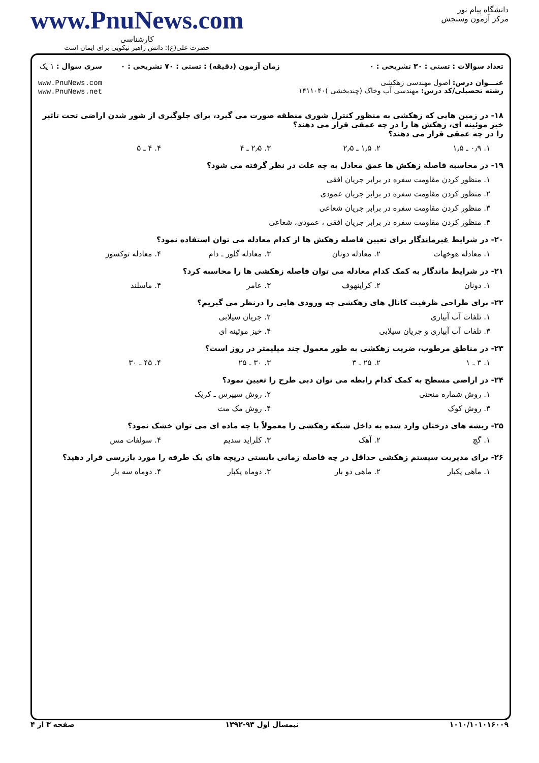دانشگاه پیام نور
مرکز آزمون وسنجش
www.PnuNews.com
کارشناسی
حضرت علی(ع): دانش راهبر نیکویی برای ایمان است
تعداد سوالات : تستی : ۳۰ تشریحی : ۰
عنـــوان درس: اصول مهندسی زهکشی
رشته تحصیلی/کد درس: مهندسی آب وخاک (چندبخشی )۱۴۱۱۰۴۰
زمان آزمون (دقیقه) : تستی : ۷۰ تشریحی : ۰
سری سوال : ۱ یک
www.PnuNews.com
www.PnuNews.net
۱۸- در زمین هایی که زهکشی به منظور کنترل شوری منطقه صورت می گیرد، برای جلوگیری از شور شدن اراضی تحت تاثیر خیز موئینه ای، زهکش ها را در چه عمقی قرار می دهند؟
را در چه عمقی قرار می دهند؟
۱. ۰٫۹ ـ ۱٫۵ ۲. ۱٫۵ ـ ۲٫۵ ۳. ۲٫۵ ـ ۴ ۴. ۴ ـ ۵
۱۹- در محاسبه فاصله زهکش ها عمق معادل به چه علت در نظر گرفته می شود؟
۱. منظور کردن مقاومت سفره در برابر جریان افقی
۲. منظور کردن مقاومت سفره در برابر جریان عمودی
۳. منظور کردن مقاومت سفره در برابر جریان شعاعی
۴. منظور کردن مقاومت سفره در برابر جریان افقی ، عمودی، شعاعی
۲۰- در شرایط غیرماندگار برای تعیین فاصله زهکش ها از کدام معادله می توان استفاده نمود؟
۱. معادله هوخهات ۲. معادله دونان ۳. معادله گلور ـ دام ۴. معادله توکسوز
۲۱- در شرایط ماندگار به کمک کدام معادله می توان فاصله زهکشی ها را محاسبه کرد؟
۱. دونان ۲. کراینهوف ۳. عامر ۴. ماسلند
۲۲- برای طراحی ظرفیت کانال های زهکشی چه ورودی هایی را درنظر می گیریم؟
۱. تلفات آب آبیاری ۲. جریان سیلابی
۳. تلفات آب آبیاری و جریان سیلابی ۴. خیز موئینه ای
۲۳- در مناطق مرطوب، ضریب زهکشی به طور معمول چند میلیمتر در روز است؟
۱. ۳ ـ ۱ ۲. ۲۵ ـ ۳ ۳. ۳۰ ـ ۲۵ ۴. ۴۵ ـ ۳۰
۲۴- در اراضی مسطح به کمک کدام رابطه می توان دبی طرح را تعیین نمود؟
۱. روش شماره منحنی ۲. روش سیپرس ـ کریک
۳. روش کوک ۴. روش مک مث
۲۵- ریشه های درختان وارد شده به داخل شبکه زهکشی را معمولاً با چه ماده ای می توان خشک نمود؟
۱. گچ ۲. آهک ۳. کلراید سدیم ۴. سولفات مس
۲۶- برای مدیریت سیستم زهکشی حداقل در چه فاصله زمانی بایستی دریچه های یک طرفه را مورد بازرسی قرار دهید؟
۱. ماهی یکبار ۲. ماهی دو بار ۳. دوماه یکبار ۴. دوماه سه بار
۱۰۱۰/۱۰۱۰۱۶۰۰۹ نیمسال اول ۹۳-۱۳۹۲ صفحه ۳ از ۴